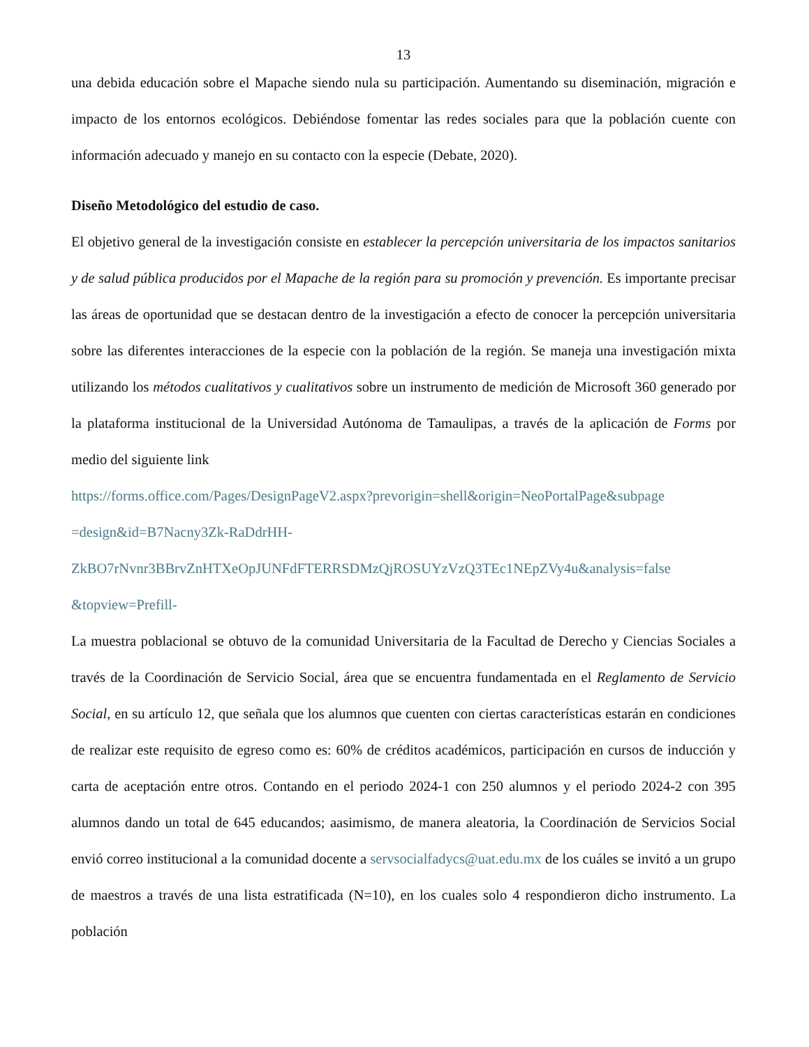13
una debida educación sobre el Mapache siendo nula su participación. Aumentando su diseminación, migración e impacto de los entornos ecológicos. Debiéndose fomentar las redes sociales para que la población cuente con información adecuado y manejo en su contacto con la especie (Debate, 2020).
Diseño Metodológico del estudio de caso.
El objetivo general de la investigación consiste en establecer la percepción universitaria de los impactos sanitarios y de salud pública producidos por el Mapache de la región para su promoción y prevención. Es importante precisar las áreas de oportunidad que se destacan dentro de la investigación a efecto de conocer la percepción universitaria sobre las diferentes interacciones de la especie con la población de la región. Se maneja una investigación mixta utilizando los métodos cualitativos y cualitativos sobre un instrumento de medición de Microsoft 360 generado por la plataforma institucional de la Universidad Autónoma de Tamaulipas, a través de la aplicación de Forms por medio del siguiente link
https://forms.office.com/Pages/DesignPageV2.aspx?prevorigin=shell&origin=NeoPortalPage&subpage
=design&id=B7Nacny3Zk-RaDdrHH-
ZkBO7rNvnr3BBrvZnHTXeOpJUNFdFTERRSDMzQjROSUYzVzQ3TEc1NEpZVy4u&analysis=false
&topview=Prefill-
La muestra poblacional se obtuvo de la comunidad Universitaria de la Facultad de Derecho y Ciencias Sociales a través de la Coordinación de Servicio Social, área que se encuentra fundamentada en el Reglamento de Servicio Social, en su artículo 12, que señala que los alumnos que cuenten con ciertas características estarán en condiciones de realizar este requisito de egreso como es: 60% de créditos académicos, participación en cursos de inducción y carta de aceptación entre otros. Contando en el periodo 2024-1 con 250 alumnos y el periodo 2024-2 con 395 alumnos dando un total de 645 educandos; aasimismo, de manera aleatoria, la Coordinación de Servicios Social envió correo institucional a la comunidad docente a servsocialfadycs@uat.edu.mx de los cuáles se invitó a un grupo de maestros a través de una lista estratificada (N=10), en los cuales solo 4 respondieron dicho instrumento. La población